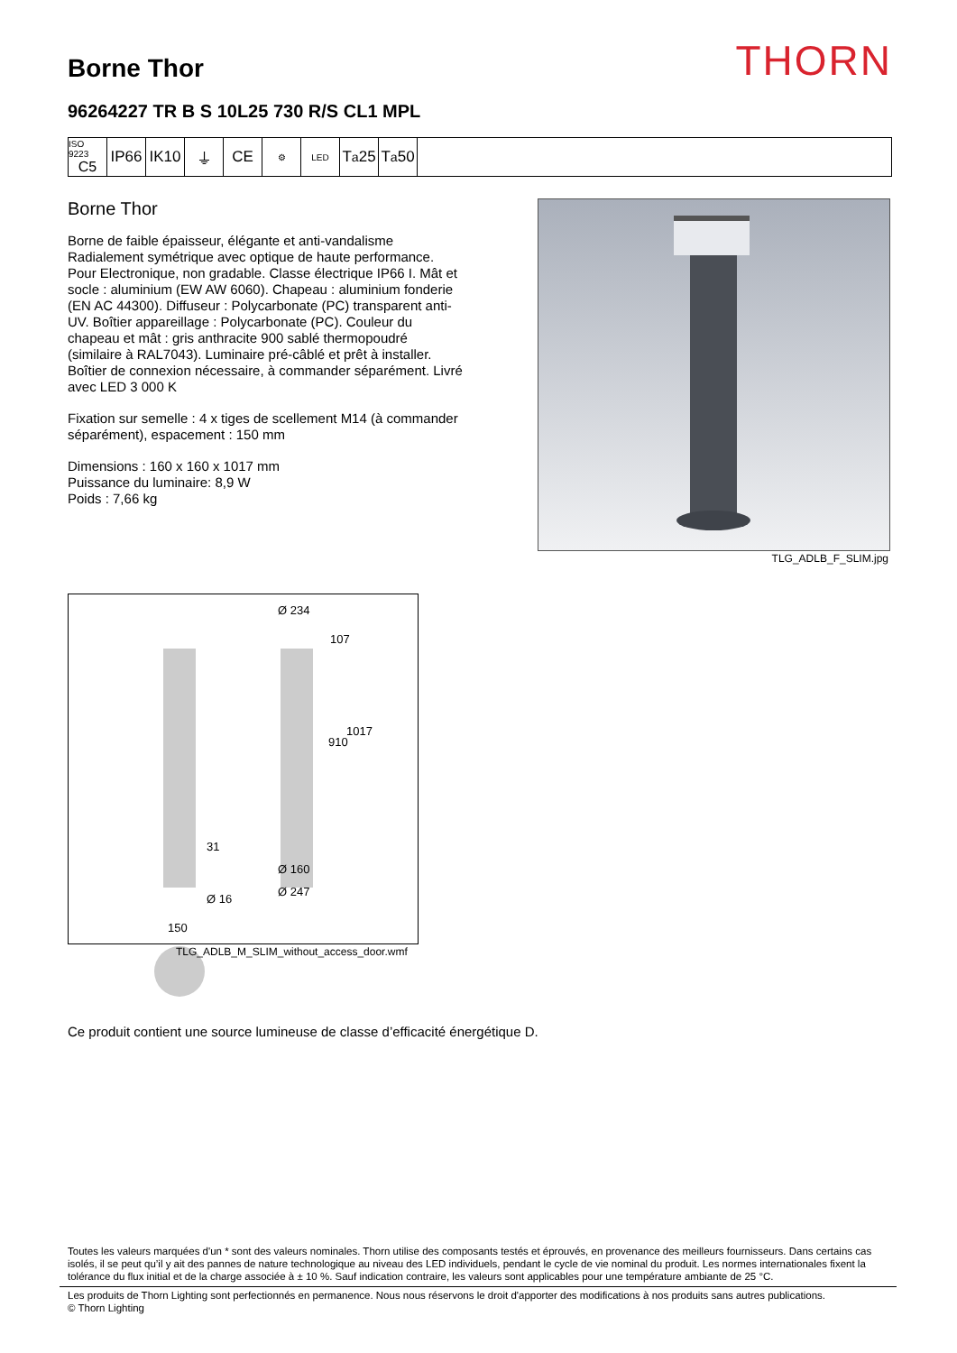Borne Thor
96264227 TR B S 10L25 730 R/S CL1 MPL
THORN
ISO 9223
C5
IP66 IK10 ⏚ CE
⚙ LED
T<sub>a</sub>25 T<sub>a</sub>50
Borne Thor
Borne de faible épaisseur, élégante et anti-vandalisme Radialement symétrique avec optique de haute performance. Pour Electronique, non gradable. Classe électrique IP66 I. Mât et socle : aluminium (EW AW 6060). Chapeau : aluminium fonderie (EN AC 44300). Diffuseur : Polycarbonate (PC) transparent anti-UV. Boîtier appareillage : Polycarbonate (PC). Couleur du chapeau et mât : gris anthracite 900 sablé thermopoudré (similaire à RAL7043). Luminaire pré-câblé et prêt à installer. Boîtier de connexion nécessaire, à commander séparément. Livré avec LED 3 000 K
Fixation sur semelle : 4 x tiges de scellement M14 (à commander séparément), espacement : 150 mm
Dimensions : 160 x 160 x 1017 mm
Puissance du luminaire: 8,9 W
Poids : 7,66 kg
TLG_ADLB_F_SLIM.jpg
Ø 234
107
1017
910
31
Ø 160
Ø 16
Ø 247
150
TLG_ADLB_M_SLIM_without_access_door.wmf
Ce produit contient une source lumineuse de classe d’efficacité énergétique D.
Toutes les valeurs marquées d'un * sont des valeurs nominales. Thorn utilise des composants testés et éprouvés, en provenance des meilleurs fournisseurs. Dans certains cas isolés, il se peut qu’il y ait des pannes de nature technologique au niveau des LED individuels, pendant le cycle de vie nominal du produit. Les normes internationales fixent la tolérance du flux initial et de la charge associée à ± 10 %. Sauf indication contraire, les valeurs sont applicables pour une température ambiante de 25 °C.
Les produits de Thorn Lighting sont perfectionnés en permanence. Nous nous réservons le droit d'apporter des modifications à nos produits sans autres publications.
© Thorn Lighting